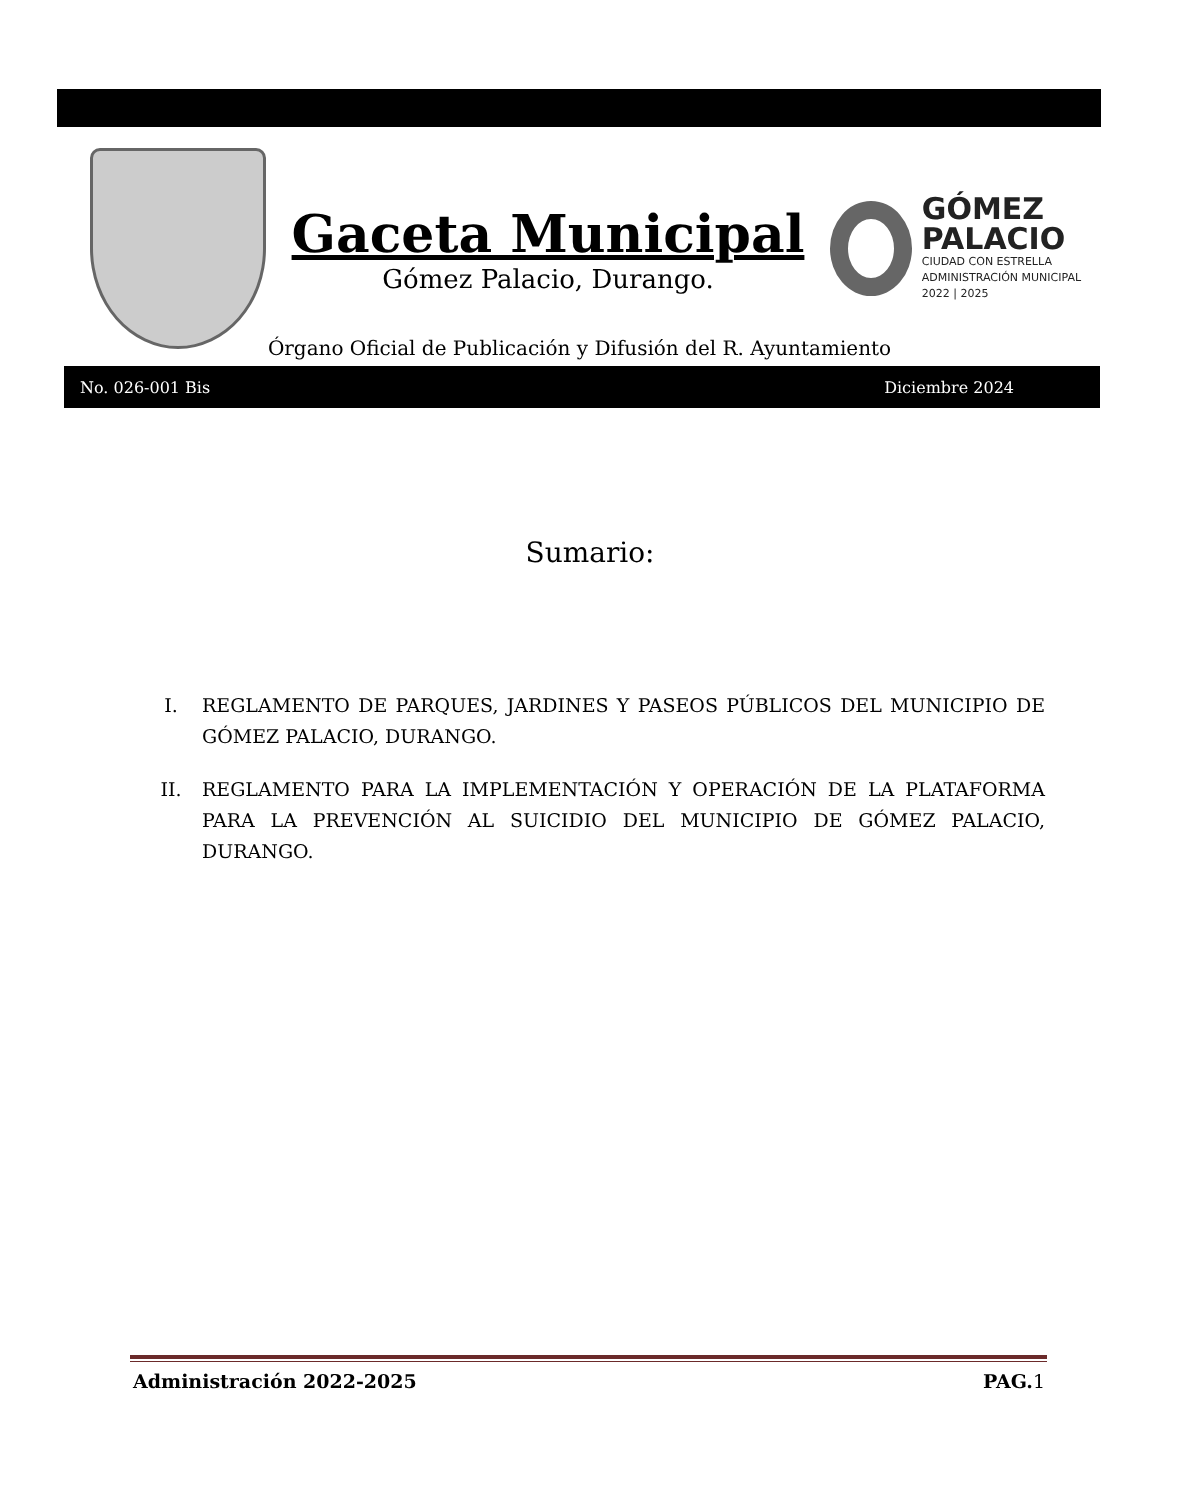Gaceta Municipal
Gómez Palacio, Durango.
GÓMEZ
PALACIO
CIUDAD CON ESTRELLA
ADMINISTRACIÓN MUNICIPAL 2022 | 2025
Órgano Oficial de Publicación y Difusión del R. Ayuntamiento
No. 026-001 Bis Diciembre 2024
Sumario:
I. REGLAMENTO DE PARQUES, JARDINES Y PASEOS PÚBLICOS DEL MUNICIPIO DE GÓMEZ PALACIO, DURANGO.
II. REGLAMENTO PARA LA IMPLEMENTACIÓN Y OPERACIÓN DE LA PLATAFORMA PARA LA PREVENCIÓN AL SUICIDIO DEL MUNICIPIO DE GÓMEZ PALACIO, DURANGO.
Administración 2022-2025 PAG. 1